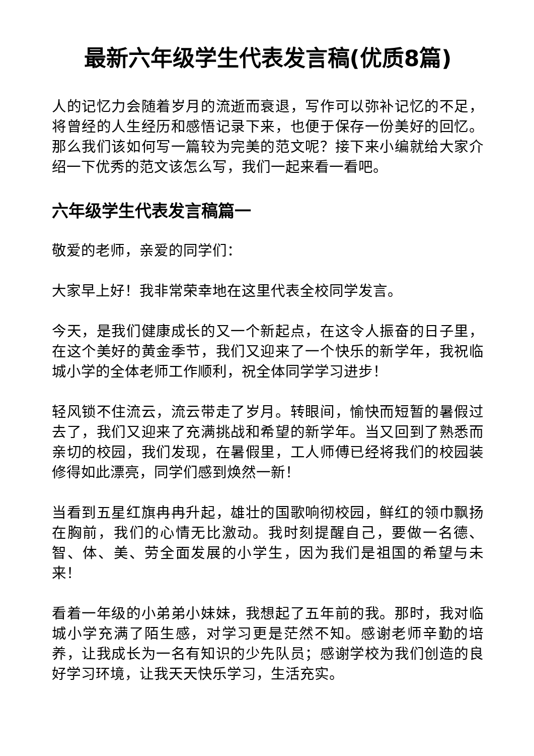最新六年级学生代表发言稿(优质8篇)
人的记忆力会随着岁月的流逝而衰退，写作可以弥补记忆的不足，将曾经的人生经历和感悟记录下来，也便于保存一份美好的回忆。那么我们该如何写一篇较为完美的范文呢？接下来小编就给大家介绍一下优秀的范文该怎么写，我们一起来看一看吧。
六年级学生代表发言稿篇一
敬爱的老师，亲爱的同学们：
大家早上好！我非常荣幸地在这里代表全校同学发言。
今天，是我们健康成长的又一个新起点，在这令人振奋的日子里，在这个美好的黄金季节，我们又迎来了一个快乐的新学年，我祝临城小学的全体老师工作顺利，祝全体同学学习进步！
轻风锁不住流云，流云带走了岁月。转眼间，愉快而短暂的暑假过去了，我们又迎来了充满挑战和希望的新学年。当又回到了熟悉而亲切的校园，我们发现，在暑假里，工人师傅已经将我们的校园装修得如此漂亮，同学们感到焕然一新！
当看到五星红旗冉冉升起，雄壮的国歌响彻校园，鲜红的领巾飘扬在胸前，我们的心情无比激动。我时刻提醒自己，要做一名德、智、体、美、劳全面发展的小学生，因为我们是祖国的希望与未来！
看着一年级的小弟弟小妹妹，我想起了五年前的我。那时，我对临城小学充满了陌生感，对学习更是茫然不知。感谢老师辛勤的培养，让我成长为一名有知识的少先队员；感谢学校为我们创造的良好学习环境，让我天天快乐学习，生活充实。